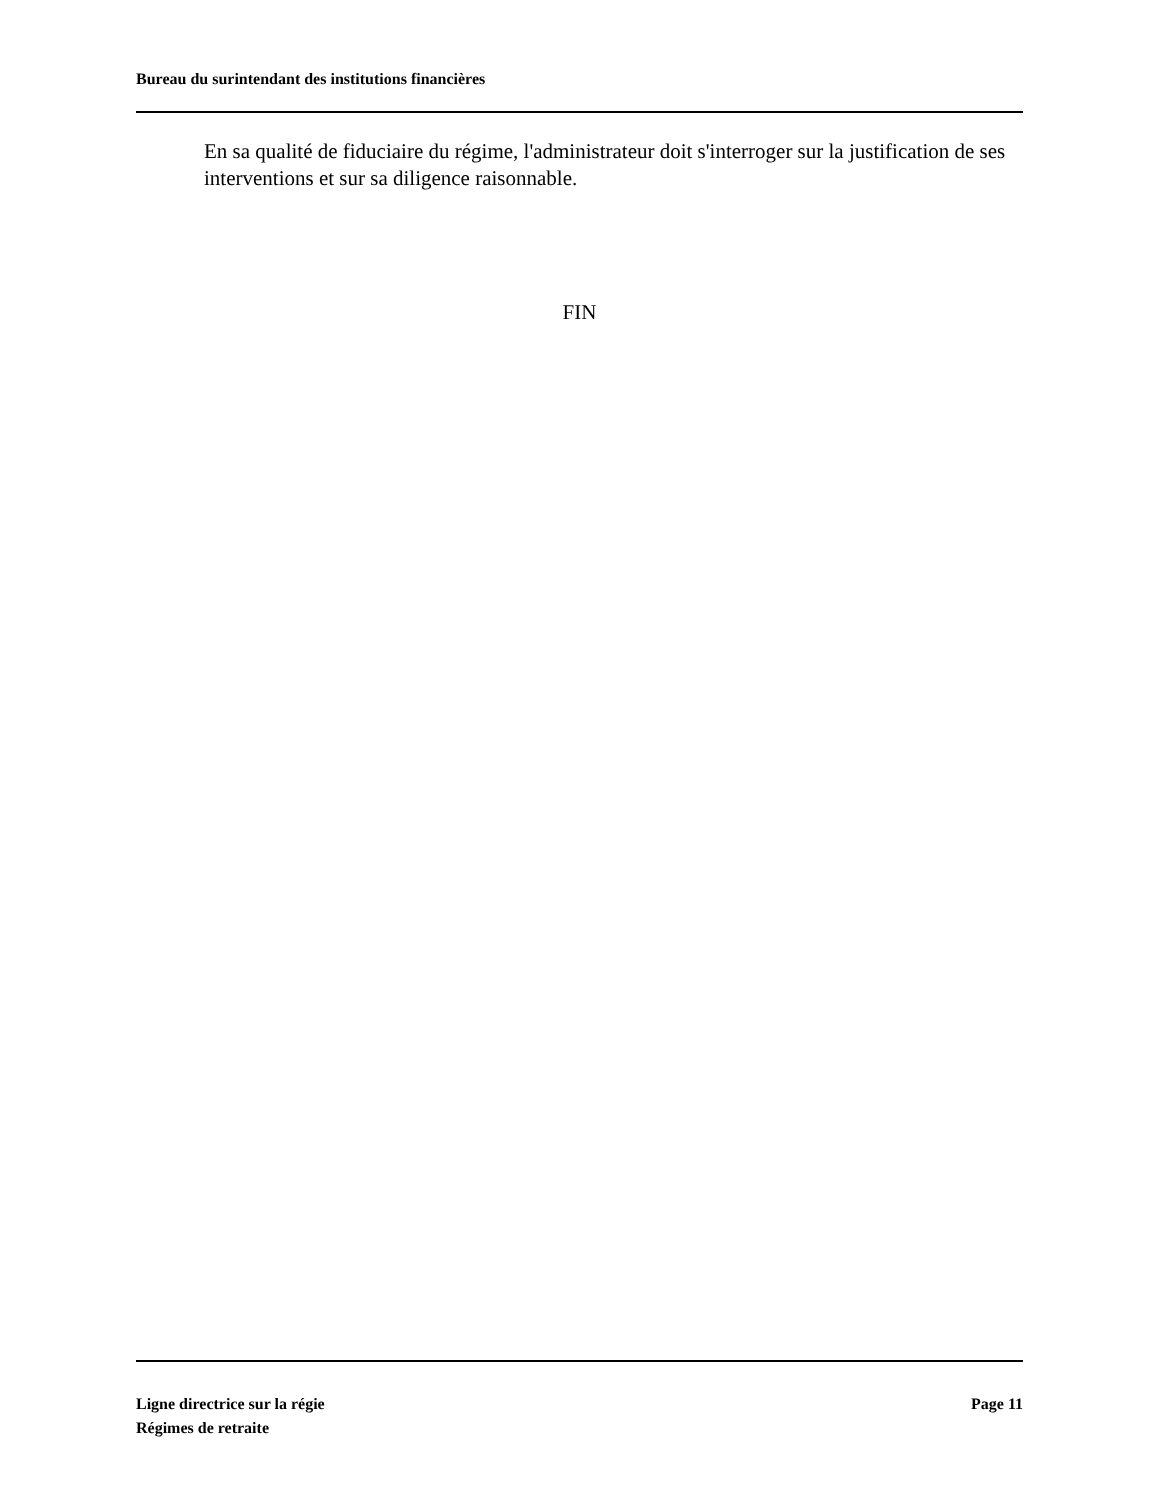Bureau du surintendant des institutions financières
En sa qualité de fiduciaire du régime, l'administrateur doit s'interroger sur la justification de ses interventions et sur sa diligence raisonnable.
FIN
Ligne directrice sur la régie
Régimes de retraite
Page 11